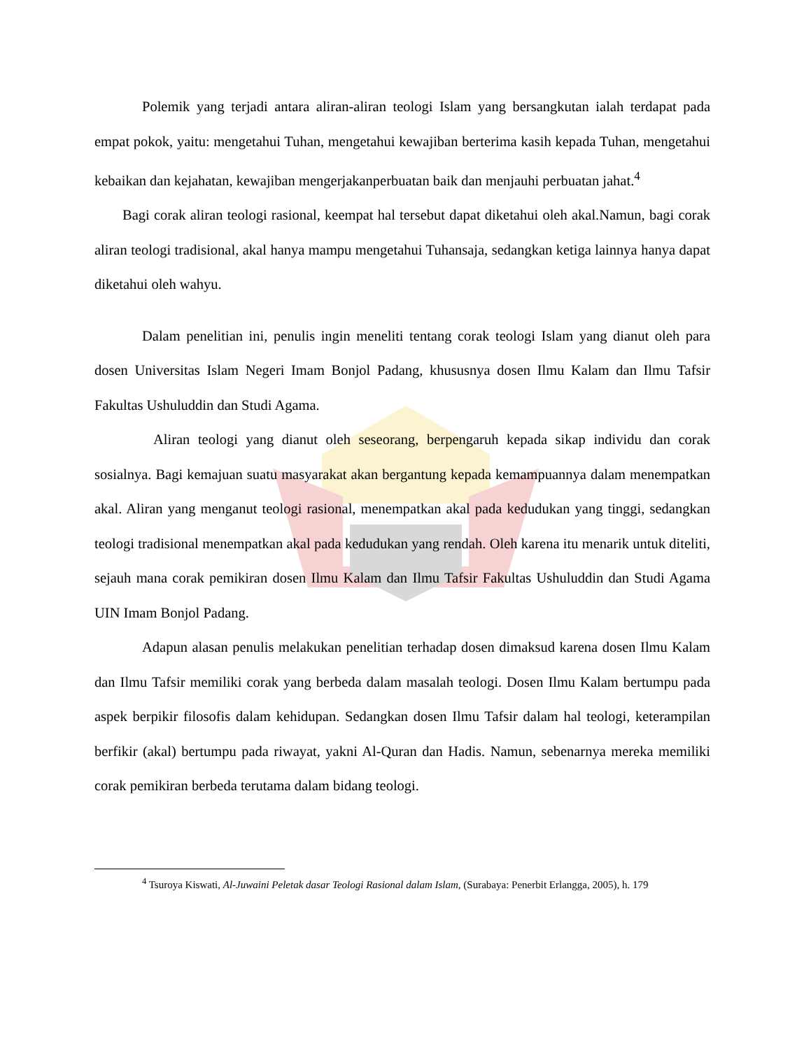Polemik yang terjadi antara aliran-aliran teologi Islam yang bersangkutan ialah terdapat pada empat pokok, yaitu: mengetahui Tuhan, mengetahui kewajiban berterima kasih kepada Tuhan, mengetahui kebaikan dan kejahatan, kewajiban mengerjakanperbuatan baik dan menjauhi perbuatan jahat.<sup>4</sup>
Bagi corak aliran teologi rasional, keempat hal tersebut dapat diketahui oleh akal.Namun, bagi corak aliran teologi tradisional, akal hanya mampu mengetahui Tuhansaja, sedangkan ketiga lainnya hanya dapat diketahui oleh wahyu.
Dalam penelitian ini, penulis ingin meneliti tentang corak teologi Islam yang dianut oleh para dosen Universitas Islam Negeri Imam Bonjol Padang, khususnya dosen Ilmu Kalam dan Ilmu Tafsir Fakultas Ushuluddin dan Studi Agama.
Aliran teologi yang dianut oleh seseorang, berpengaruh kepada sikap individu dan corak sosialnya. Bagi kemajuan suatu masyarakat akan bergantung kepada kemampuannya dalam menempatkan akal. Aliran yang menganut teologi rasional, menempatkan akal pada kedudukan yang tinggi, sedangkan teologi tradisional menempatkan akal pada kedudukan yang rendah. Oleh karena itu menarik untuk diteliti, sejauh mana corak pemikiran dosen Ilmu Kalam dan Ilmu Tafsir Fakultas Ushuluddin dan Studi Agama UIN Imam Bonjol Padang.
Adapun alasan penulis melakukan penelitian terhadap dosen dimaksud karena dosen Ilmu Kalam dan Ilmu Tafsir memiliki corak yang berbeda dalam masalah teologi. Dosen Ilmu Kalam bertumpu pada aspek berpikir filosofis dalam kehidupan. Sedangkan dosen Ilmu Tafsir dalam hal teologi, keterampilan berfikir (akal) bertumpu pada riwayat, yakni Al-Quran dan Hadis. Namun, sebenarnya mereka memiliki corak pemikiran berbeda terutama dalam bidang teologi.
<sup>4</sup> Tsuroya Kiswati, Al-Juwaini Peletak dasar Teologi Rasional dalam Islam, (Surabaya: Penerbit Erlangga, 2005), h. 179